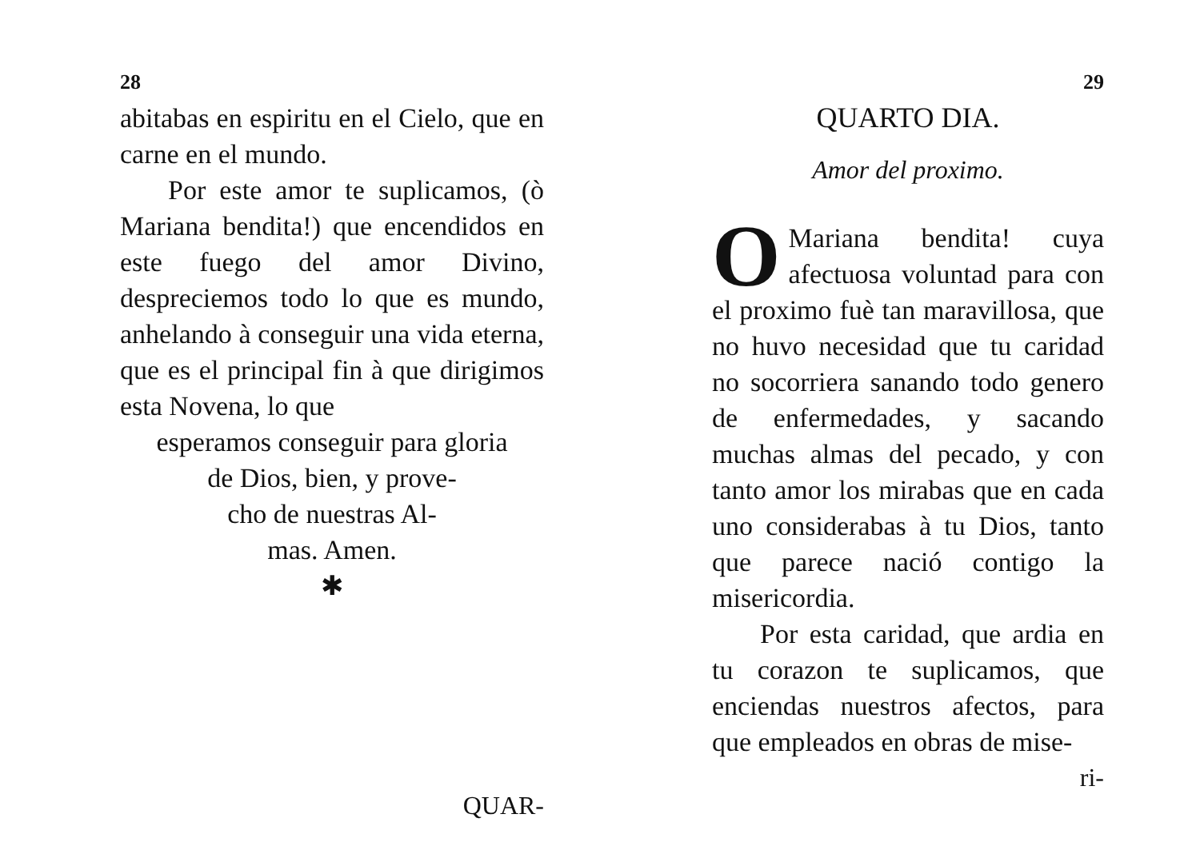28
abitabas en espiritu en el Cielo, que en carne en el mundo.
Por este amor te suplicamos, (ò Mariana bendita!) que encendidos en este fuego del amor Divino, despreciemos todo lo que es mundo, anhelando à conseguir una vida eterna, que es el principal fin à que dirigimos esta Novena, lo que
esperamos conseguir para gloria
de Dios, bien, y prove-
cho de nuestras Al-
mas. Amen.
✱
QUAR-
29
QUARTO DIA.
Amor del proximo.
OMariana bendita! cuya afectuosa voluntad para con el proximo fuè tan maravillosa, que no huvo necesidad que tu caridad no socorriera sanando todo genero de enfermedades, y sacando muchas almas del pecado, y con tanto amor los mirabas que en cada uno considerabas à tu Dios, tanto que parece nació contigo la misericordia.
Por esta caridad, que ardia en tu corazon te suplicamos, que enciendas nuestros afectos, para que empleados en obras de mise-
ri-